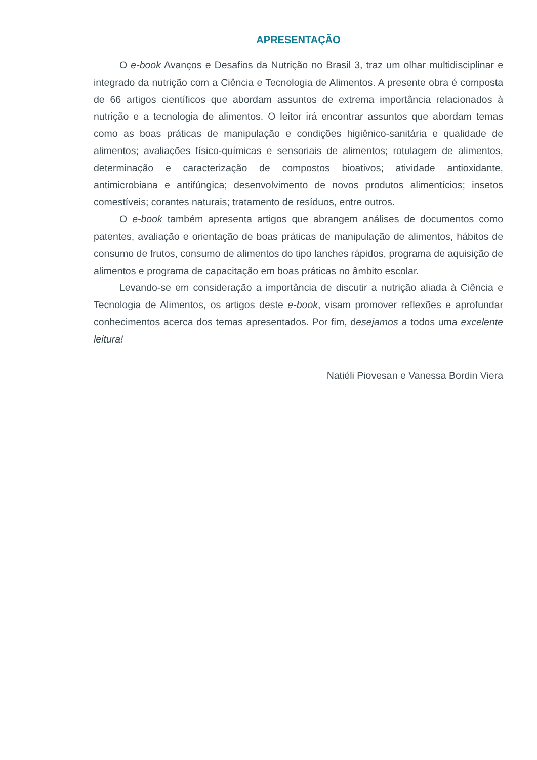APRESENTAÇÃO
O e-book Avanços e Desafios da Nutrição no Brasil 3, traz um olhar multidisciplinar e integrado da nutrição com a Ciência e Tecnologia de Alimentos. A presente obra é composta de 66 artigos científicos que abordam assuntos de extrema importância relacionados à nutrição e a tecnologia de alimentos. O leitor irá encontrar assuntos que abordam temas como as boas práticas de manipulação e condições higiênico-sanitária e qualidade de alimentos; avaliações físico-químicas e sensoriais de alimentos; rotulagem de alimentos, determinação e caracterização de compostos bioativos; atividade antioxidante, antimicrobiana e antifúngica; desenvolvimento de novos produtos alimentícios; insetos comestíveis; corantes naturais; tratamento de resíduos, entre outros.
O e-book também apresenta artigos que abrangem análises de documentos como patentes, avaliação e orientação de boas práticas de manipulação de alimentos, hábitos de consumo de frutos, consumo de alimentos do tipo lanches rápidos, programa de aquisição de alimentos e programa de capacitação em boas práticas no âmbito escolar.
Levando-se em consideração a importância de discutir a nutrição aliada à Ciência e Tecnologia de Alimentos, os artigos deste e-book, visam promover reflexões e aprofundar conhecimentos acerca dos temas apresentados. Por fim, desejamos a todos uma excelente leitura!
Natiéli Piovesan e Vanessa Bordin Viera